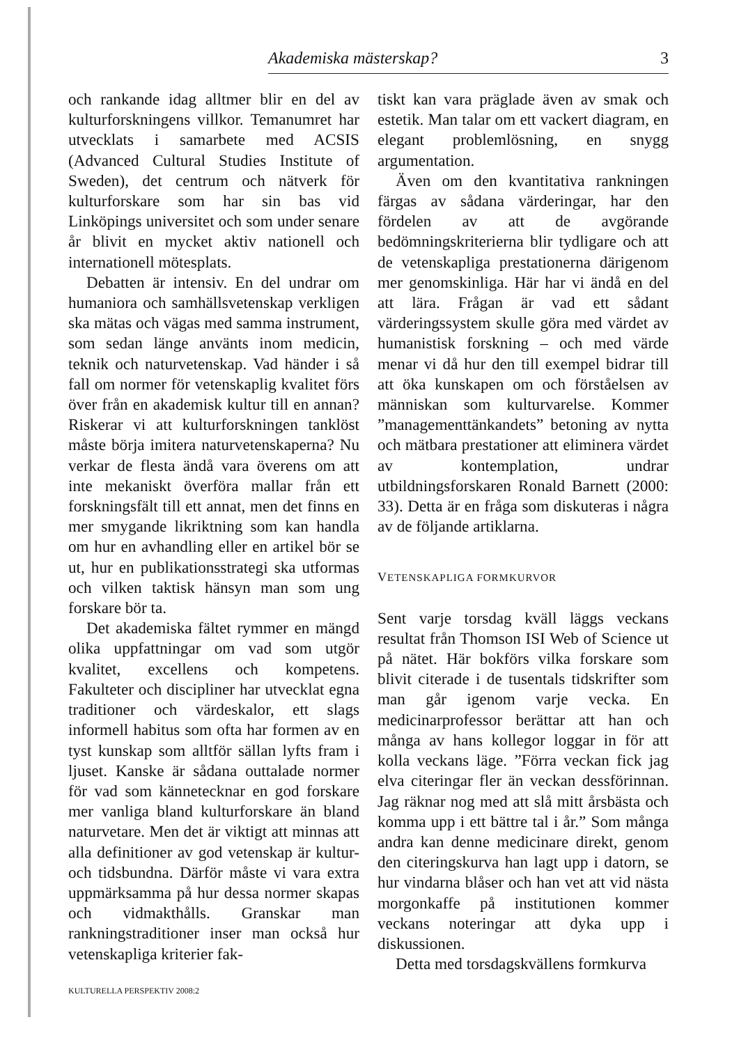Akademiska mästerskap? 3
och rankande idag alltmer blir en del av kulturforskningens villkor. Temanumret har utvecklats i samarbete med ACSIS (Advanced Cultural Studies Institute of Sweden), det centrum och nätverk för kulturforskare som har sin bas vid Linköpings universitet och som under senare år blivit en mycket aktiv nationell och internationell mötesplats.
Debatten är intensiv. En del undrar om humaniora och samhällsvetenskap verkligen ska mätas och vägas med samma instrument, som sedan länge använts inom medicin, teknik och naturvetenskap. Vad händer i så fall om normer för vetenskaplig kvalitet förs över från en akademisk kultur till en annan? Riskerar vi att kulturforskningen tanklöst måste börja imitera naturvetenskaperna? Nu verkar de flesta ändå vara överens om att inte mekaniskt överföra mallar från ett forskningsfält till ett annat, men det finns en mer smygande likriktning som kan handla om hur en avhandling eller en artikel bör se ut, hur en publikationsstrategi ska utformas och vilken taktisk hänsyn man som ung forskare bör ta.
Det akademiska fältet rymmer en mängd olika uppfattningar om vad som utgör kvalitet, excellens och kompetens. Fakulteter och discipliner har utvecklat egna traditioner och värdeskalor, ett slags informell habitus som ofta har formen av en tyst kunskap som alltför sällan lyfts fram i ljuset. Kanske är sådana outtalade normer för vad som kännetecknar en god forskare mer vanliga bland kulturforskare än bland naturvetare. Men det är viktigt att minnas att alla definitioner av god vetenskap är kultur- och tidsbundna. Därför måste vi vara extra uppmärksamma på hur dessa normer skapas och vidmakthålls. Granskar man rankningstraditioner inser man också hur vetenskapliga kriterier fak-
tiskt kan vara präglade även av smak och estetik. Man talar om ett vackert diagram, en elegant problemlösning, en snygg argumentation.
Även om den kvantitativa rankningen färgas av sådana värderingar, har den fördelen av att de avgörande bedömningskriterierna blir tydligare och att de vetenskapliga prestationerna därigenom mer genomskinliga. Här har vi ändå en del att lära. Frågan är vad ett sådant värderingssystem skulle göra med värdet av humanistisk forskning – och med värde menar vi då hur den till exempel bidrar till att öka kunskapen om och förståelsen av människan som kulturvarelse. Kommer ”managementtänkandets” betoning av nytta och mätbara prestationer att eliminera värdet av kontemplation, undrar utbildningsforskaren Ronald Barnett (2000: 33). Detta är en fråga som diskuteras i några av de följande artiklarna.
VETENSKAPLIGA FORMKURVOR
Sent varje torsdag kväll läggs veckans resultat från Thomson ISI Web of Science ut på nätet. Här bokförs vilka forskare som blivit citerade i de tusentals tidskrifter som man går igenom varje vecka. En medicinarprofessor berättar att han och många av hans kollegor loggar in för att kolla veckans läge. ”Förra veckan fick jag elva citeringar fler än veckan dessförinnan. Jag räknar nog med att slå mitt årsbästa och komma upp i ett bättre tal i år.” Som många andra kan denne medicinare direkt, genom den citeringskurva han lagt upp i datorn, se hur vindarna blåser och han vet att vid nästa morgonkaffe på institutionen kommer veckans noteringar att dyka upp i diskussionen.
Detta med torsdagskvällens formkurva
KULTURELLA PERSPEKTIV 2008:2